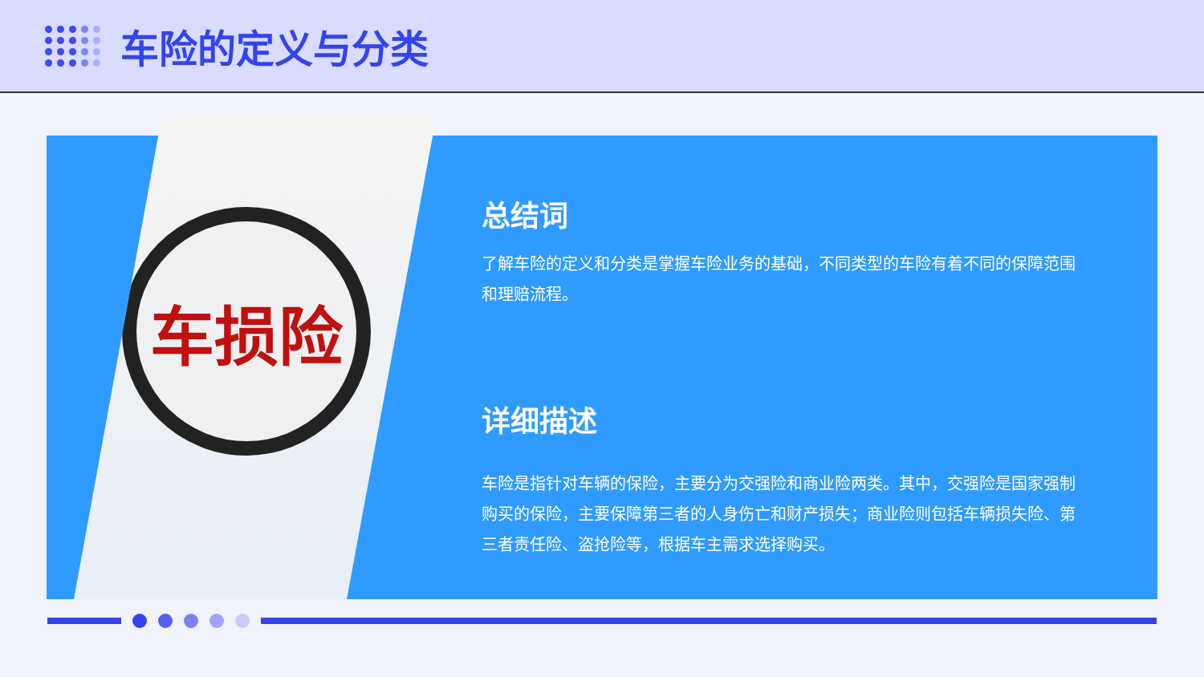车险的定义与分类
车损险
总结词
了解车险的定义和分类是掌握车险业务的基础，不同类型的车险有着不同的保障范围和理赔流程。
详细描述
车险是指针对车辆的保险，主要分为交强险和商业险两类。其中，交强险是国家强制购买的保险，主要保障第三者的人身伤亡和财产损失；商业险则包括车辆损失险、第三者责任险、盗抢险等，根据车主需求选择购买。